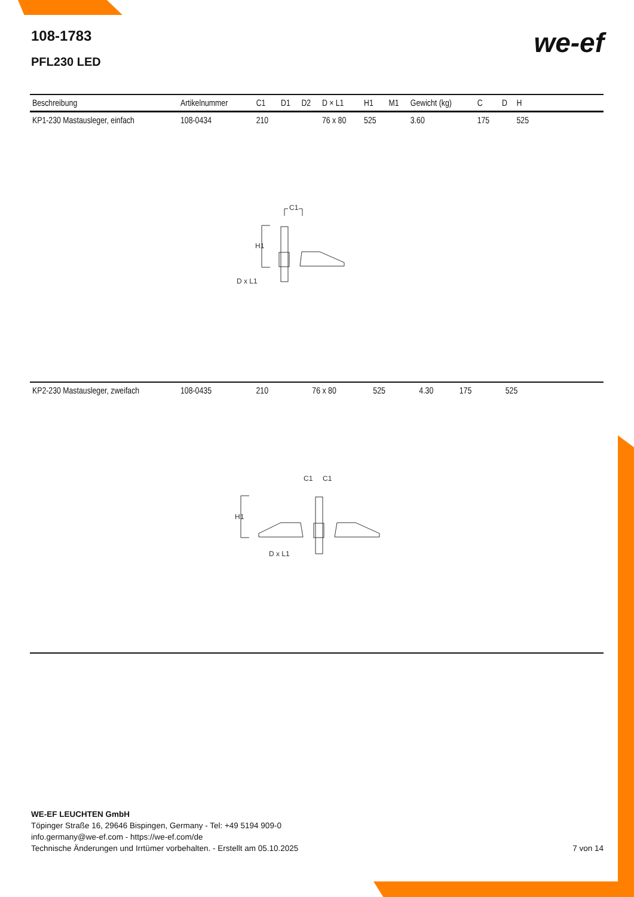108-1783
PFL230 LED
we-ef
| Beschreibung | Artikelnummer | C1 | D1 | D2 | D × L1 | H1 | M1 | Gewicht (kg) | C | D | H | |
| --- | --- | --- | --- | --- | --- | --- | --- | --- | --- | --- | --- | --- |
| KP1-230 Mastausleger, einfach | 108-0434 | 210 | | | 76 x 80 | 525 | | 3.60 | 175 | | 525 | |
C1
H1
D x L1
| KP2-230 Mastausleger, zweifach | 108-0435 | 210 | | | 76 x 80 | 525 | | 4.30 | 175 | | 525 | |
C1
C1
H1
D x L1
WE-EF LEUCHTEN GmbH
Töpinger Straße 16, 29646 Bispingen, Germany - Tel: +49 5194 909-0
info.germany@we-ef.com - https://we-ef.com/de
Technische Änderungen und Irrtümer vorbehalten. - Erstellt am 05.10.2025 7 von 14